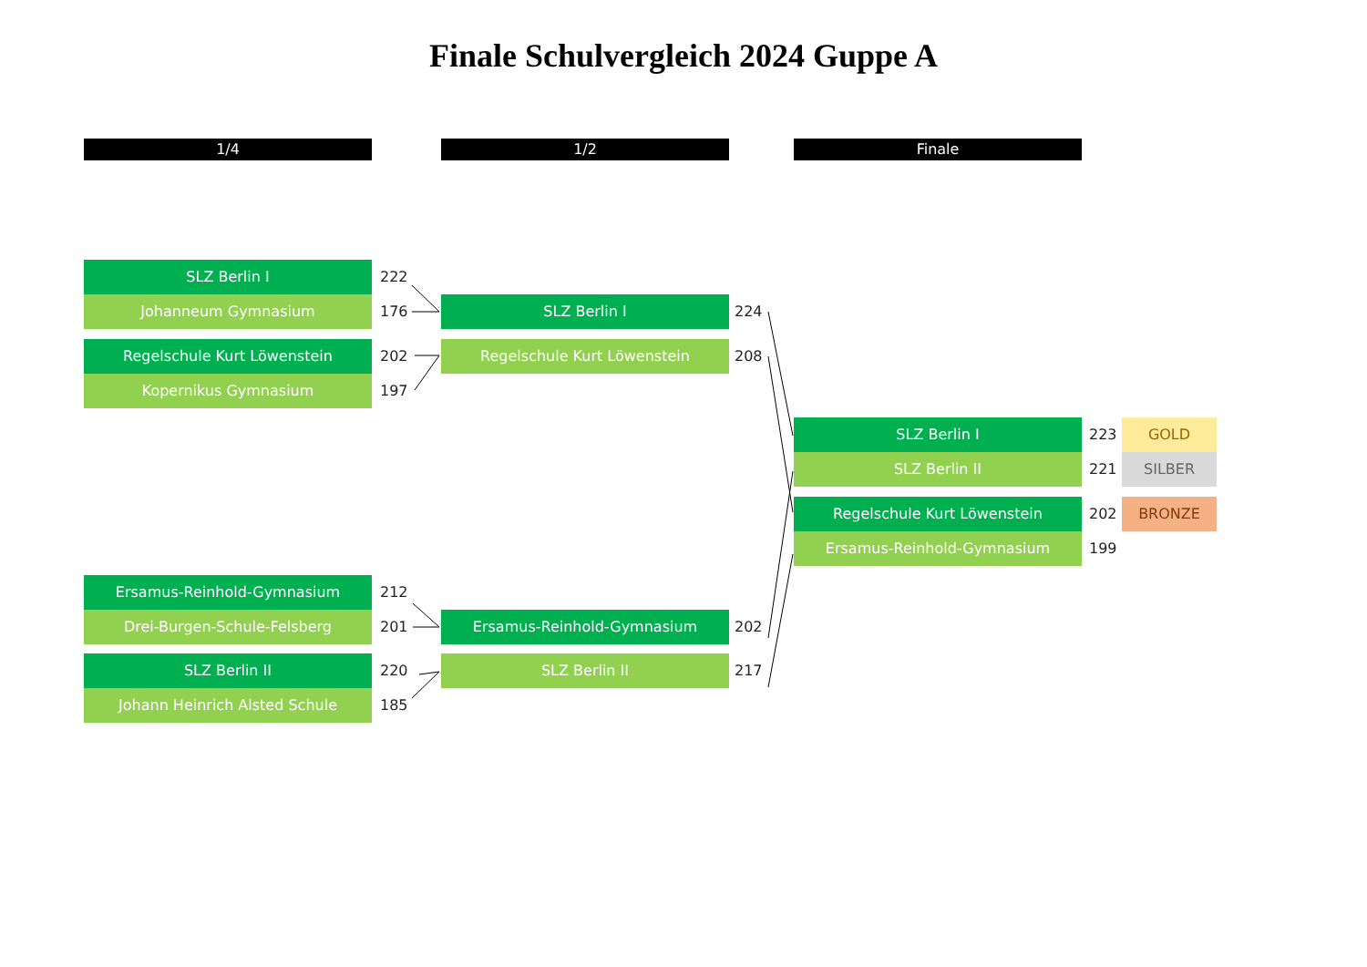Finale Schulvergleich 2024 Guppe A
1/4 1/2 Finale
SLZ Berlin I 222
Johanneum Gymnasium 176
Regelschule Kurt Löwenstein 202
Kopernikus Gymnasium 197
Ersamus-Reinhold-Gymnasium 212
Drei-Burgen-Schule-Felsberg 201
SLZ Berlin II 220
Johann Heinrich Alsted Schule 185
SLZ Berlin I 224
Regelschule Kurt Löwenstein 208
Ersamus-Reinhold-Gymnasium 202
SLZ Berlin II 217
SLZ Berlin I 223 GOLD
SLZ Berlin II 221 SILBER
Regelschule Kurt Löwenstein 202 BRONZE
Ersamus-Reinhold-Gymnasium 199